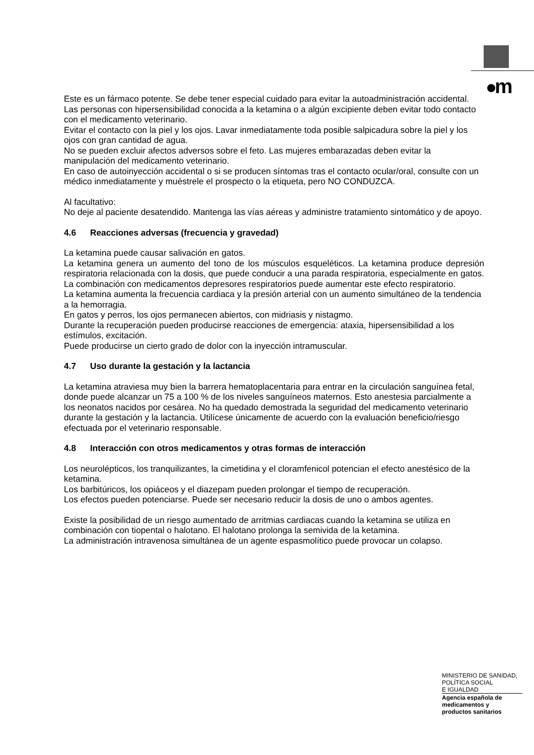m
Este es un fármaco potente. Se debe tener especial cuidado para evitar la autoadministración accidental.
Las personas con hipersensibilidad conocida a la ketamina o a algún excipiente deben evitar todo contacto con el medicamento veterinario.
Evitar el contacto con la piel y los ojos. Lavar inmediatamente toda posible salpicadura sobre la piel y los ojos con gran cantidad de agua.
No se pueden excluir afectos adversos sobre el feto. Las mujeres embarazadas deben evitar la manipulación del medicamento veterinario.
En caso de autoinyección accidental o si se producen síntomas tras el contacto ocular/oral, consulte con un médico inmediatamente y muéstrele el prospecto o la etiqueta, pero NO CONDUZCA.
Al facultativo:
No deje al paciente desatendido. Mantenga las vías aéreas y administre tratamiento sintomático y de apoyo.
4.6 Reacciones adversas (frecuencia y gravedad)
La ketamina puede causar salivación en gatos.
La ketamina genera un aumento del tono de los músculos esqueléticos. La ketamina produce depresión respiratoria relacionada con la dosis, que puede conducir a una parada respiratoria, especialmente en gatos. La combinación con medicamentos depresores respiratorios puede aumentar este efecto respiratorio.
La ketamina aumenta la frecuencia cardiaca y la presión arterial con un aumento simultáneo de la tendencia a la hemorragia.
En gatos y perros, los ojos permanecen abiertos, con midriasis y nistagmo.
Durante la recuperación pueden producirse reacciones de emergencia: ataxia, hipersensibilidad a los estímulos, excitación.
Puede producirse un cierto grado de dolor con la inyección intramuscular.
4.7 Uso durante la gestación y la lactancia
La ketamina atraviesa muy bien la barrera hematoplacentaria para entrar en la circulación sanguínea fetal, donde puede alcanzar un 75 a 100 % de los niveles sanguíneos maternos. Esto anestesia parcialmente a los neonatos nacidos por cesárea. No ha quedado demostrada la seguridad del medicamento veterinario durante la gestación y la lactancia. Utilícese únicamente de acuerdo con la evaluación beneficio/riesgo efectuada por el veterinario responsable.
4.8 Interacción con otros medicamentos y otras formas de interacción
Los neurolépticos, los tranquilizantes, la cimetidina y el cloramfenicol potencian el efecto anestésico de la ketamina.
Los barbitúricos, los opiáceos y el diazepam pueden prolongar el tiempo de recuperación.
Los efectos pueden potenciarse. Puede ser necesario reducir la dosis de uno o ambos agentes.
Existe la posibilidad de un riesgo aumentado de arritmias cardiacas cuando la ketamina se utiliza en combinación con tiopental o halotano. El halotano prolonga la semivida de la ketamina.
La administración intravenosa simultánea de un agente espasmolítico puede provocar un colapso.
MINISTERIO DE SANIDAD,
POLÍTICA SOCIAL
E IGUALDAD
Agencia española de
medicamentos y
productos sanitarios